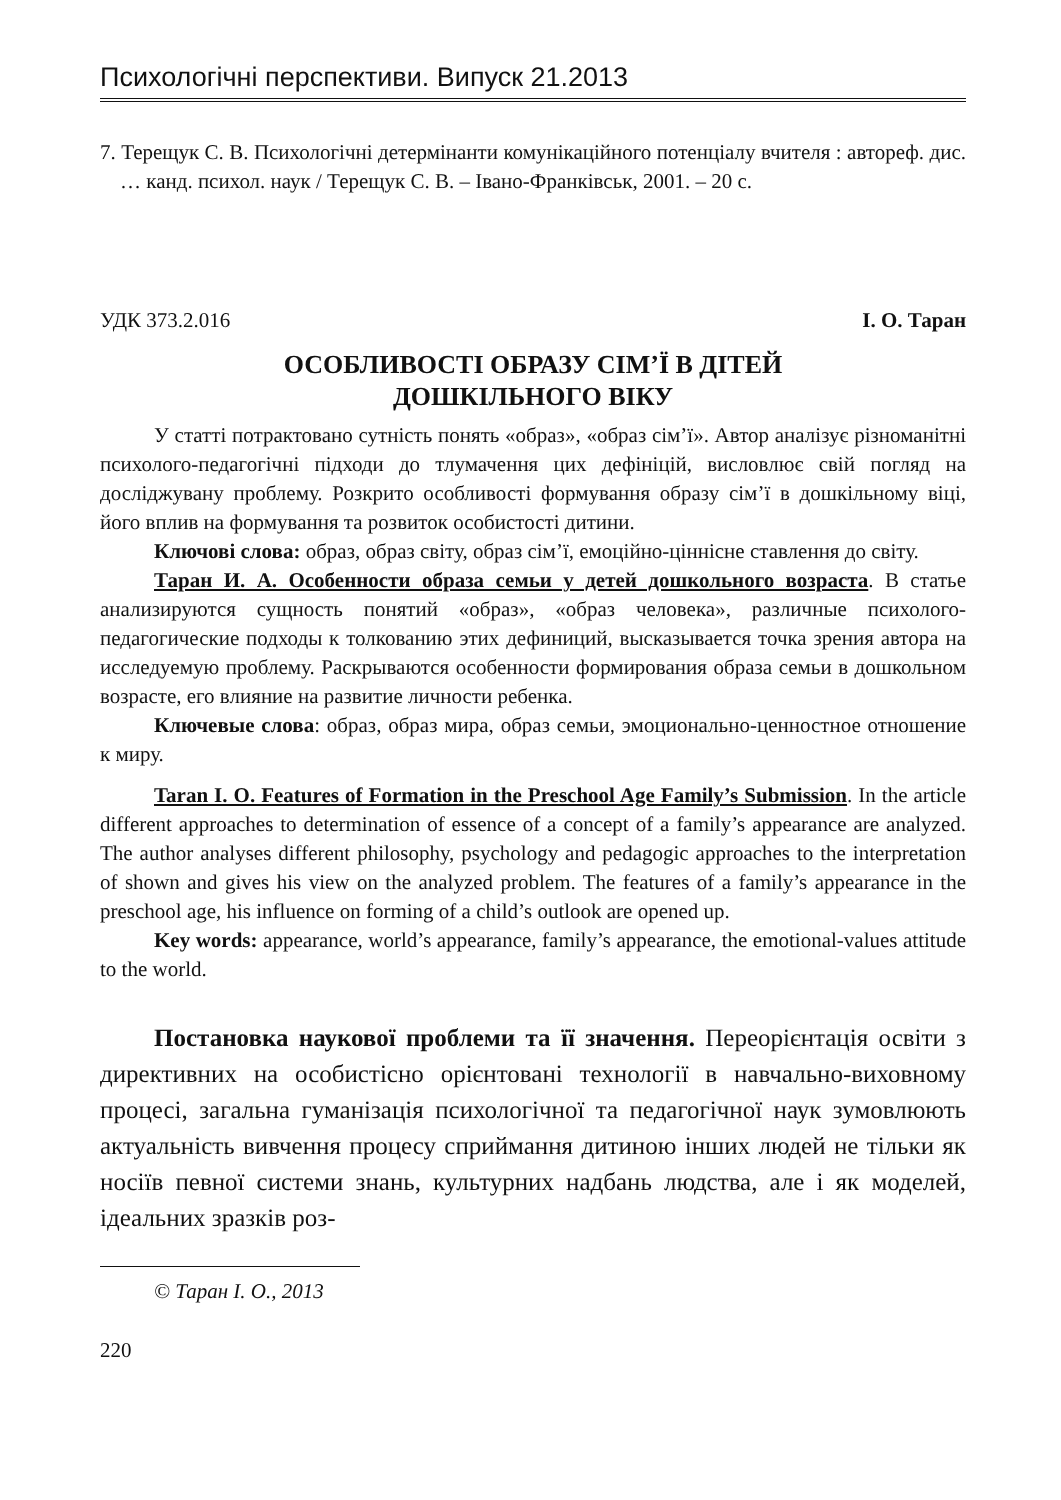Психологічні перспективи. Випуск 21.2013
7. Терещук С. В. Психологічні детермінанти комунікаційного потенціалу вчителя : автореф. дис. … канд. психол. наук / Терещук С. В. – Івано-Франківськ, 2001. – 20 с.
УДК 373.2.016 І. О. Таран
ОСОБЛИВОСТІ ОБРАЗУ СІМ’Ї В ДІТЕЙ
ДОШКІЛЬНОГО ВІКУ
У статті потрактовано сутність понять «образ», «образ сім’ї». Автор аналізує різноманітні психолого-педагогічні підходи до тлумачення цих дефініцій, висловлює свій погляд на досліджувану проблему. Розкрито особливості формування образу сім’ї в дошкільному віці, його вплив на формування та розвиток особистості дитини.
Ключові слова: образ, образ світу, образ сім’ї, емоційно-ціннісне ставлення до світу.
Таран И. А. Особенности образа семьи у детей дошкольного возраста. В статье анализируются сущность понятий «образ», «образ человека», различные психолого-педагогические подходы к толкованию этих дефиниций, высказывается точка зрения автора на исследуемую проблему. Раскрываются особенности формирования образа семьи в дошкольном возрасте, его влияние на развитие личности ребенка.
Ключевые слова: образ, образ мира, образ семьи, эмоционально-ценностное отношение к миру.
Taran I. O. Features of Formation in the Preschool Age Family’s Submission. In the article different approaches to determination of essence of a concept of a family’s appearance are analyzed. The author analyses different philosophy, psychology and pedagogic approaches to the interpretation of shown and gives his view on the analyzed problem. The features of a family’s appearance in the preschool age, his influence on forming of a child’s outlook are opened up.
Key words: appearance, world’s appearance, family’s appearance, the emotional-values attitude to the world.
Постановка наукової проблеми та її значення. Переорієнтація освіти з директивних на особистісно орієнтовані технології в навчально-виховному процесі, загальна гуманізація психологічної та педагогічної наук зумовлюють актуальність вивчення процесу сприймання дитиною інших людей не тільки як носіїв певної системи знань, культурних надбань людства, але і як моделей, ідеальних зразків роз-
© Таран І. О., 2013
220